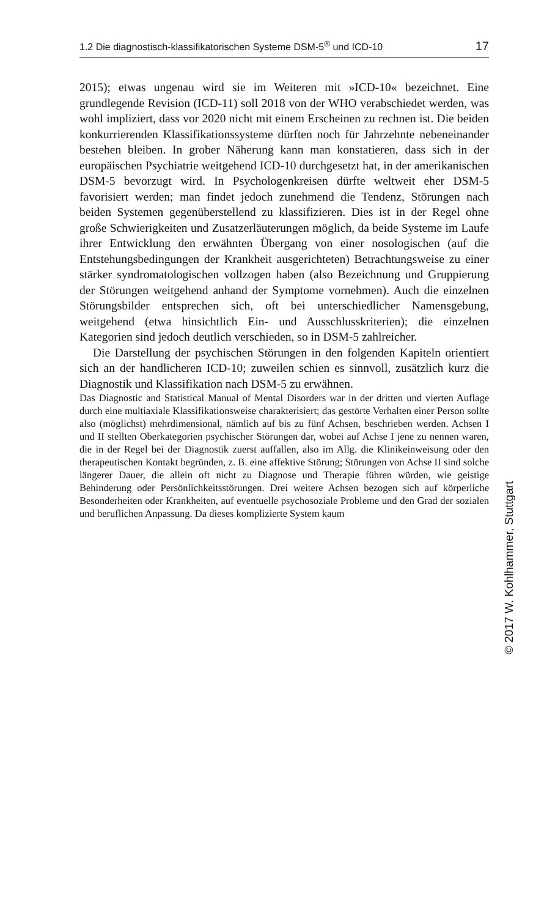1.2 Die diagnostisch-klassifikatorischen Systeme DSM-5<sup>®</sup> und ICD-10 17
2015); etwas ungenau wird sie im Weiteren mit »ICD-10« bezeichnet. Eine grundlegende Revision (ICD-11) soll 2018 von der WHO verabschiedet werden, was wohl impliziert, dass vor 2020 nicht mit einem Erscheinen zu rechnen ist. Die beiden konkurrierenden Klassifikationssysteme dürften noch für Jahrzehnte nebeneinander bestehen bleiben. In grober Näherung kann man konstatieren, dass sich in der europäischen Psychiatrie weitgehend ICD-10 durchgesetzt hat, in der amerikanischen DSM-5 bevorzugt wird. In Psychologenkreisen dürfte weltweit eher DSM-5 favorisiert werden; man findet jedoch zunehmend die Tendenz, Störungen nach beiden Systemen gegenüberstellend zu klassifizieren. Dies ist in der Regel ohne große Schwierigkeiten und Zusatzerläuterungen möglich, da beide Systeme im Laufe ihrer Entwicklung den erwähnten Übergang von einer nosologischen (auf die Entstehungsbedingungen der Krankheit ausgerichteten) Betrachtungsweise zu einer stärker syndromatologischen vollzogen haben (also Bezeichnung und Gruppierung der Störungen weitgehend anhand der Symptome vornehmen). Auch die einzelnen Störungsbilder entsprechen sich, oft bei unterschiedlicher Namensgebung, weitgehend (etwa hinsichtlich Ein- und Ausschlusskriterien); die einzelnen Kategorien sind jedoch deutlich verschieden, so in DSM-5 zahlreicher.
Die Darstellung der psychischen Störungen in den folgenden Kapiteln orientiert sich an der handlicheren ICD-10; zuweilen schien es sinnvoll, zusätzlich kurz die Diagnostik und Klassifikation nach DSM-5 zu erwähnen.
Das Diagnostic and Statistical Manual of Mental Disorders war in der dritten und vierten Auflage durch eine multiaxiale Klassifikationsweise charakterisiert; das gestörte Verhalten einer Person sollte also (möglichst) mehrdimensional, nämlich auf bis zu fünf Achsen, beschrieben werden. Achsen I und II stellten Oberkategorien psychischer Störungen dar, wobei auf Achse I jene zu nennen waren, die in der Regel bei der Diagnostik zuerst auffallen, also im Allg. die Klinikeinweisung oder den therapeutischen Kontakt begründen, z. B. eine affektive Störung; Störungen von Achse II sind solche längerer Dauer, die allein oft nicht zu Diagnose und Therapie führen würden, wie geistige Behinderung oder Persönlichkeitsstörungen. Drei weitere Achsen bezogen sich auf körperliche Besonderheiten oder Krankheiten, auf eventuelle psychosoziale Probleme und den Grad der sozialen und beruflichen Anpassung. Da dieses komplizierte System kaum
© 2017 W. Kohlhammer, Stuttgart